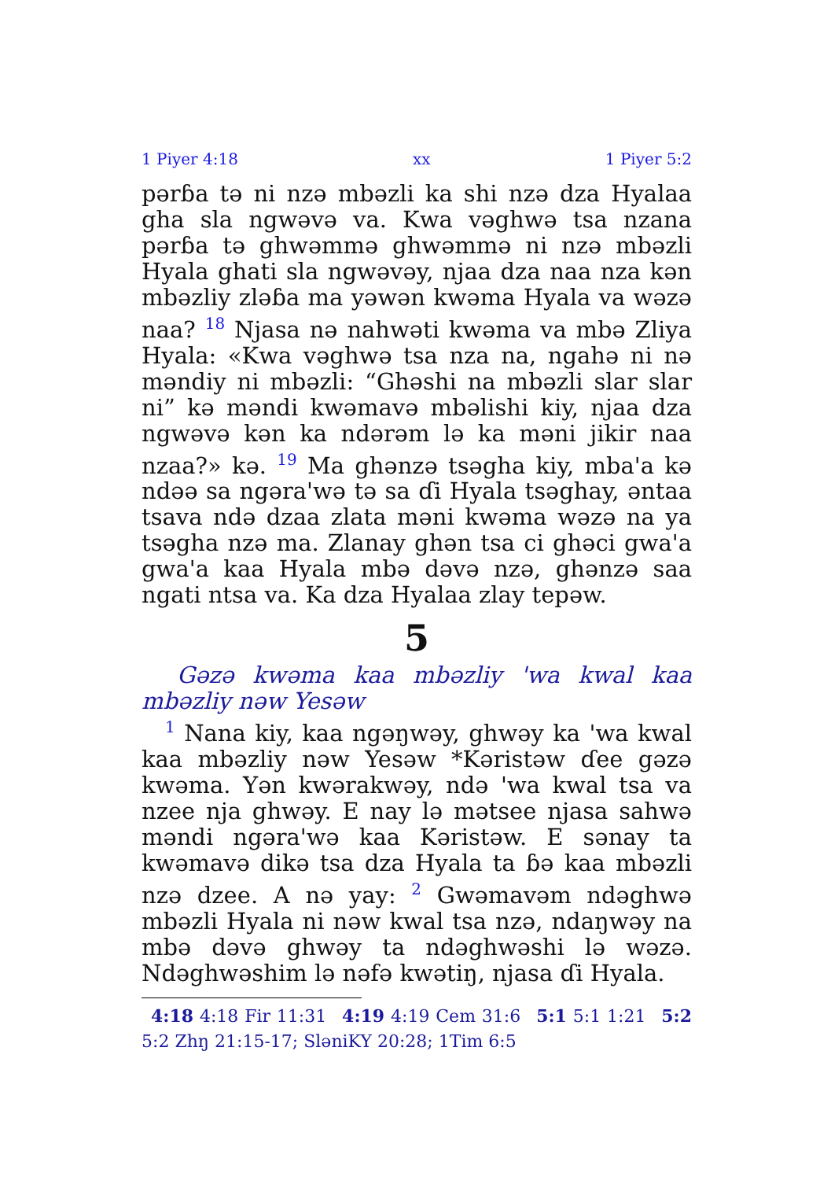1 Piyer 4:18 xx 1 Piyer 5:2
pərɓa tə ni nzə mbəzli ka shi nzə dza Hyalaa gha sla ngwəvə va. Kwa vəghwə tsa nzana pərɓa tə ghwəmmə ghwəmmə ni nzə mbəzli Hyala ghati sla ngwəvəy, njaa dza naa nza kən mbəzliy zləɓa ma yəwən kwəma Hyala va wəzə naa? <sup>18</sup> Njasa nə nahwəti kwəma va mbə Zliya Hyala: «Kwa vəghwə tsa nza na, ngahə ni nə məndiy ni mbəzli: “Ghəshi na mbəzli slar slar ni” kə məndi kwəmavə mbəlishi kiy, njaa dza ngwəvə kən ka ndərəm lə ka məni jikir naa nzaa?» kə. <sup>19</sup> Ma ghənzə tsəgha kiy, mba'a kə ndəə sa ngəra'wə tə sa ɗi Hyala tsəghay, əntaa tsava ndə dzaa zlata məni kwəma wəzə na ya tsəgha nzə ma. Zlanay ghən tsa ci ghəci gwa'a gwa'a kaa Hyala mbə dəvə nzə, ghənzə saa ngati ntsa va. Ka dza Hyalaa zlay tepəw.
5
Gəzə kwəma kaa mbəzliy 'wa kwal kaa mbəzliy nəw Yesəw
<sup>1</sup> Nana kiy, kaa ngəŋwəy, ghwəy ka 'wa kwal kaa mbəzliy nəw Yesəw *Kəristəw ɗee gəzə kwəma. Yən kwərakwəy, ndə 'wa kwal tsa va nzee nja ghwəy. E nay lə mətsee njasa sahwə məndi ngəra'wə kaa Kəristəw. E sənay ta kwəmavə dikə tsa dza Hyala ta ɓə kaa mbəzli nzə dzee. A nə yay: <sup>2</sup> Gwəmavəm ndəghwə mbəzli Hyala ni nəw kwal tsa nzə, ndaŋwəy na mbə dəvə ghwəy ta ndəghwəshi lə wəzə. Ndəghwəshim lə nəfə kwətiŋ, njasa ɗi Hyala.
4:18 4:18 Fir 11:31 4:19 4:19 Cem 31:6 5:1 5:1 1:21 5:2 5:2 Zhŋ 21:15-17; SləniKY 20:28; 1Tim 6:5